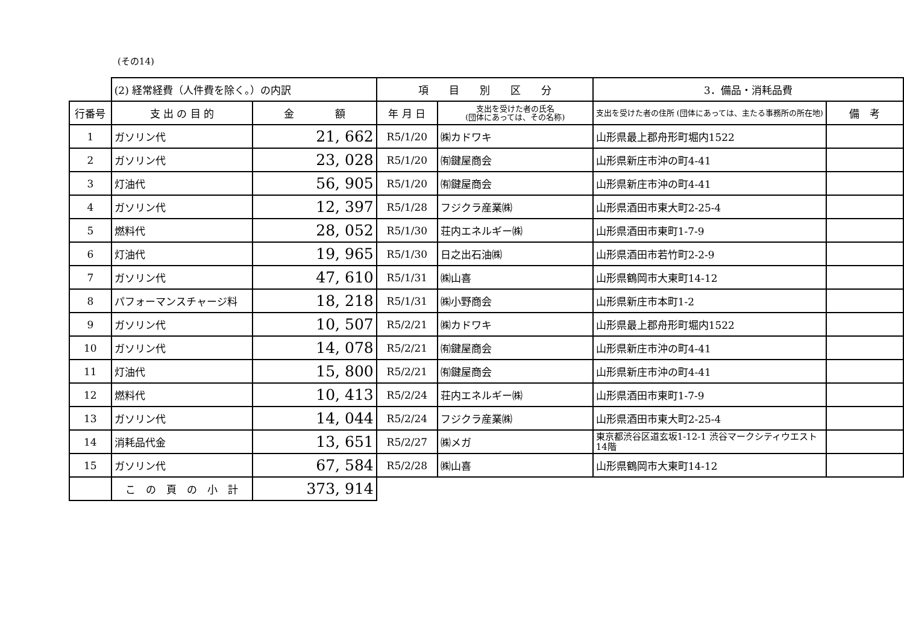(その14)
| | (2) 経常経費（人件費を除く。）の内訳 | | 項 目 別 区 分 | | 3．備品・消耗品費 | |
| 行番号 | 支 出 の 目 的 | 金 額 | 年 月 日 | 支出を受けた者の氏名 (団体にあっては、その名称) | 支出を受けた者の住所 (団体にあっては、主たる事務所の所在地) | 備 考 |
| 1 | ガソリン代 | 21, 662 | R5/1/20 | ㈱カドワキ | 山形県最上郡舟形町堀内1522 | |
| 2 | ガソリン代 | 23, 028 | R5/1/20 | ㈲鍵屋商会 | 山形県新庄市沖の町4-41 | |
| 3 | 灯油代 | 56, 905 | R5/1/20 | ㈲鍵屋商会 | 山形県新庄市沖の町4-41 | |
| 4 | ガソリン代 | 12, 397 | R5/1/28 | フジクラ産業㈱ | 山形県酒田市東大町2-25-4 | |
| 5 | 燃料代 | 28, 052 | R5/1/30 | 荘内エネルギー㈱ | 山形県酒田市東町1-7-9 | |
| 6 | 灯油代 | 19, 965 | R5/1/30 | 日之出石油㈱ | 山形県酒田市若竹町2-2-9 | |
| 7 | ガソリン代 | 47, 610 | R5/1/31 | ㈱山喜 | 山形県鶴岡市大東町14-12 | |
| 8 | パフォーマンスチャージ料 | 18, 218 | R5/1/31 | ㈱小野商会 | 山形県新庄市本町1-2 | |
| 9 | ガソリン代 | 10, 507 | R5/2/21 | ㈱カドワキ | 山形県最上郡舟形町堀内1522 | |
| 10 | ガソリン代 | 14, 078 | R5/2/21 | ㈲鍵屋商会 | 山形県新庄市沖の町4-41 | |
| 11 | 灯油代 | 15, 800 | R5/2/21 | ㈲鍵屋商会 | 山形県新庄市沖の町4-41 | |
| 12 | 燃料代 | 10, 413 | R5/2/24 | 荘内エネルギー㈱ | 山形県酒田市東町1-7-9 | |
| 13 | ガソリン代 | 14, 044 | R5/2/24 | フジクラ産業㈱ | 山形県酒田市東大町2-25-4 | |
| 14 | 消耗品代金 | 13, 651 | R5/2/27 | ㈱メガ | 東京都渋谷区道玄坂1-12-1 渋谷マークシティウエスト 14階 | |
| 15 | ガソリン代 | 67, 584 | R5/2/28 | ㈱山喜 | 山形県鶴岡市大東町14-12 | |
| | こ の 頁 の 小 計 | 373, 914 | | | | |